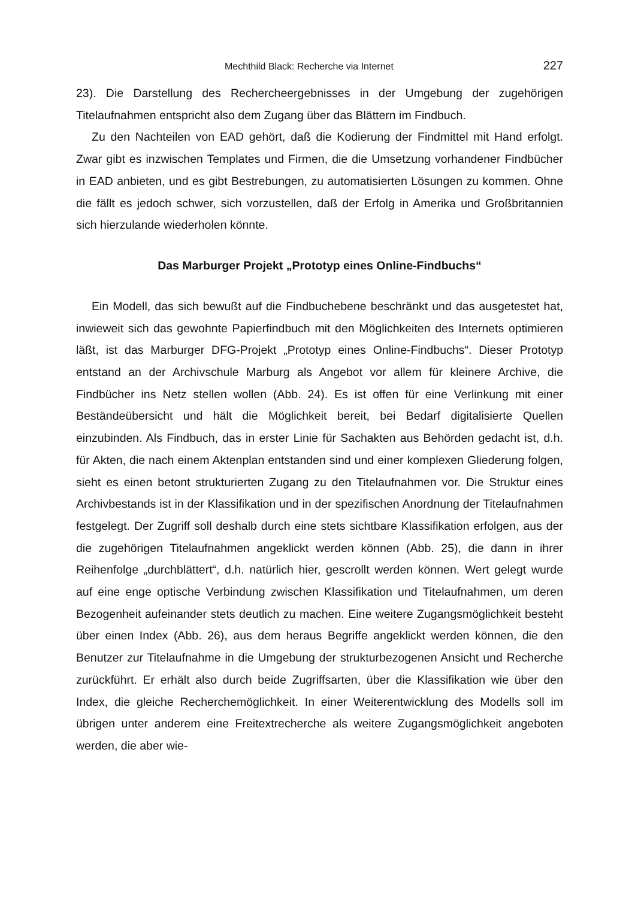Mechthild Black: Recherche via Internet 227
23). Die Darstellung des Rechercheergebnisses in der Umgebung der zugehörigen Titelaufnahmen entspricht also dem Zugang über das Blättern im Findbuch.
Zu den Nachteilen von EAD gehört, daß die Kodierung der Findmittel mit Hand erfolgt. Zwar gibt es inzwischen Templates und Firmen, die die Umsetzung vorhandener Findbücher in EAD anbieten, und es gibt Bestrebungen, zu automatisierten Lösungen zu kommen. Ohne die fällt es jedoch schwer, sich vorzustellen, daß der Erfolg in Amerika und Großbritannien sich hierzulande wiederholen könnte.
Das Marburger Projekt „Prototyp eines Online-Findbuchs“
Ein Modell, das sich bewußt auf die Findbuchebene beschränkt und das ausgetestet hat, inwieweit sich das gewohnte Papierfindbuch mit den Möglichkeiten des Internets optimieren läßt, ist das Marburger DFG-Projekt „Prototyp eines Online-Findbuchs“. Dieser Prototyp entstand an der Archivschule Marburg als Angebot vor allem für kleinere Archive, die Findbücher ins Netz stellen wollen (Abb. 24). Es ist offen für eine Verlinkung mit einer Beständeübersicht und hält die Möglichkeit bereit, bei Bedarf digitalisierte Quellen einzubinden. Als Findbuch, das in erster Linie für Sachakten aus Behörden gedacht ist, d.h. für Akten, die nach einem Aktenplan entstanden sind und einer komplexen Gliederung folgen, sieht es einen betont strukturierten Zugang zu den Titelaufnahmen vor. Die Struktur eines Archivbestands ist in der Klassifikation und in der spezifischen Anordnung der Titelaufnahmen festgelegt. Der Zugriff soll deshalb durch eine stets sichtbare Klassifikation erfolgen, aus der die zugehörigen Titelaufnahmen angeklickt werden können (Abb. 25), die dann in ihrer Reihenfolge „durchblättert“, d.h. natürlich hier, gescrollt werden können. Wert gelegt wurde auf eine enge optische Verbindung zwischen Klassifikation und Titelaufnahmen, um deren Bezogenheit aufeinander stets deutlich zu machen. Eine weitere Zugangsmöglichkeit besteht über einen Index (Abb. 26), aus dem heraus Begriffe angeklickt werden können, die den Benutzer zur Titelaufnahme in die Umgebung der strukturbezogenen Ansicht und Recherche zurückführt. Er erhält also durch beide Zugriffsarten, über die Klassifikation wie über den Index, die gleiche Recherchemöglichkeit. In einer Weiterentwicklung des Modells soll im übrigen unter anderem eine Freitextrecherche als weitere Zugangsmöglichkeit angeboten werden, die aber wie-